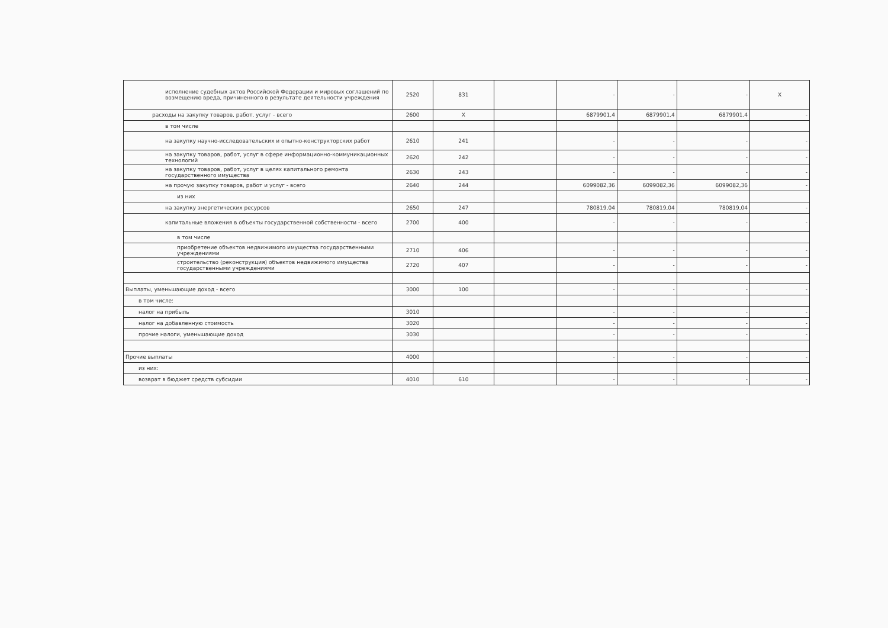| исполнение судебных актов Российской Федерации и мировых соглашений по возмещению вреда, причиненного в результате деятельности учреждения | 2520 | 831 | | - | - | - | X |
| расходы на закупку товаров, работ, услуг - всего | 2600 | X | | 6879901,4 | 6879901,4 | 6879901,4 | - |
| в том числе | | | | | | | |
| на закупку научно-исследовательских и опытно-конструкторских работ | 2610 | 241 | | - | - | - | - |
| на закупку товаров, работ, услуг в сфере информационно-коммуникационных технологий | 2620 | 242 | | - | - | - | - |
| на закупку товаров, работ, услуг в целях капитального ремонта государственного имущества | 2630 | 243 | | - | - | - | - |
| на прочую закупку товаров, работ и услуг - всего | 2640 | 244 | | 6099082,36 | 6099082,36 | 6099082,36 | - |
| из них | | | | | | | |
| на закупку энергетических ресурсов | 2650 | 247 | | 780819,04 | 780819,04 | 780819,04 | - |
| капитальные вложения в объекты государственной собственности - всего | 2700 | 400 | | - | - | - | - |
| в том числе | | | | | | | |
| приобретение объектов недвижимого имущества государственными учреждениями | 2710 | 406 | | - | - | - | - |
| строительство (реконструкция) объектов недвижимого имущества государственными учреждениями | 2720 | 407 | | - | - | - | - |
| Выплаты, уменьшающие доход - всего | 3000 | 100 | | - | - | - | - |
| в том числе: | | | | | | | |
| налог на прибыль | 3010 | | | - | - | - | - |
| налог на добавленную стоимость | 3020 | | | - | - | - | - |
| прочие налоги, уменьшающие доход | 3030 | | | - | - | - | - |
| Прочие выплаты | 4000 | | | - | - | - | - |
| из них: | | | | | | | |
| возврат в бюджет средств субсидии | 4010 | 610 | | - | - | - | - |